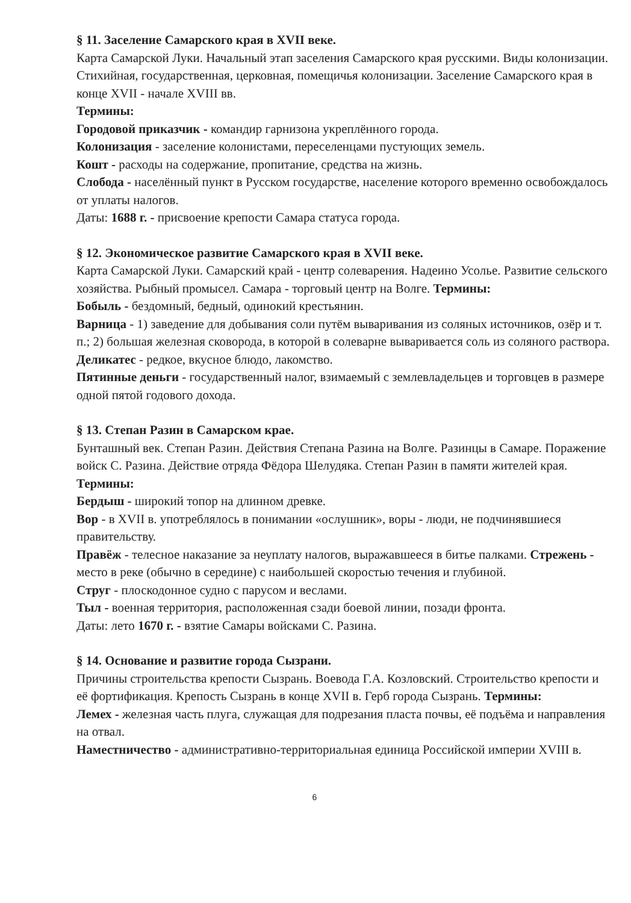§ 11. Заселение Самарского края в XVII веке.
Карта Самарской Луки. Начальный этап заселения Самарского края русскими. Виды колонизации. Стихийная, государственная, церковная, помещичья колонизации. Заселение Самарского края в конце XVII - начале XVIII вв.
Термины:
Городовой приказчик - командир гарнизона укреплённого города.
Колонизация - заселение колонистами, переселенцами пустующих земель.
Кошт - расходы на содержание, пропитание, средства на жизнь.
Слобода - населённый пункт в Русском государстве, население которого временно освобождалось от уплаты налогов.
Даты: 1688 г. - присвоение крепости Самара статуса города.
§ 12. Экономическое развитие Самарского края в XVII веке.
Карта Самарской Луки. Самарский край - центр солеварения. Надеино Усолье. Развитие сельского хозяйства. Рыбный промысел. Самара - торговый центр на Волге. Термины:
Бобыль - бездомный, бедный, одинокий крестьянин.
Варница - 1) заведение для добывания соли путём вываривания из соляных источников, озёр и т. п.; 2) большая железная сковорода, в которой в солеварне вываривается соль из соляного раствора.
Деликатес - редкое, вкусное блюдо, лакомство.
Пятинные деньги - государственный налог, взимаемый с землевладельцев и торговцев в размере одной пятой годового дохода.
§ 13. Степан Разин в Самарском крае.
Бунташный век. Степан Разин. Действия Степана Разина на Волге. Разинцы в Самаре. Поражение войск С. Разина. Действие отряда Фёдора Шелудяка. Степан Разин в памяти жителей края.
Термины:
Бердыш - широкий топор на длинном древке.
Вор - в XVII в. употреблялось в понимании «ослушник», воры - люди, не подчинявшиеся правительству.
Правёж - телесное наказание за неуплату налогов, выражавшееся в битье палками. Стрежень - место в реке (обычно в середине) с наибольшей скоростью течения и глубиной.
Струг - плоскодонное судно с парусом и веслами.
Тыл - военная территория, расположенная сзади боевой линии, позади фронта.
Даты: лето 1670 г. - взятие Самары войсками С. Разина.
§ 14. Основание и развитие города Сызрани.
Причины строительства крепости Сызрань. Воевода Г.А. Козловский. Строительство крепости и её фортификация. Крепость Сызрань в конце XVII в. Герб города Сызрань. Термины:
Лемех - железная часть плуга, служащая для подрезания пласта почвы, её подъёма и направления на отвал.
Наместничество - административно-территориальная единица Российской империи XVIII в.
6